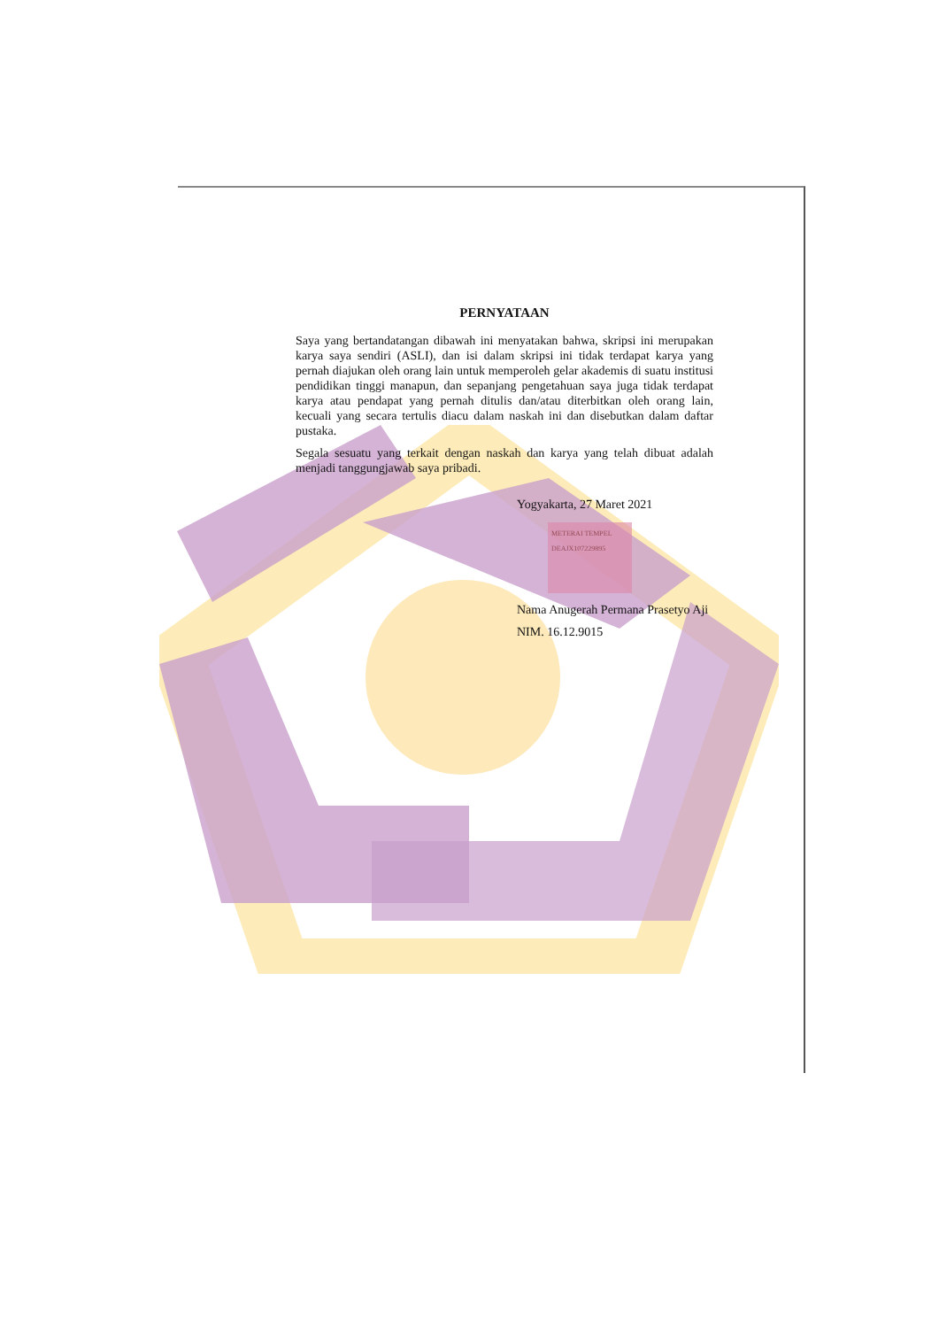PERNYATAAN
Saya yang bertandatangan dibawah ini menyatakan bahwa, skripsi ini merupakan karya saya sendiri (ASLI), dan isi dalam skripsi ini tidak terdapat karya yang pernah diajukan oleh orang lain untuk memperoleh gelar akademis di suatu institusi pendidikan tinggi manapun, dan sepanjang pengetahuan saya juga tidak terdapat karya atau pendapat yang pernah ditulis dan/atau diterbitkan oleh orang lain, kecuali yang secara tertulis diacu dalam naskah ini dan disebutkan dalam daftar pustaka.
Segala sesuatu yang terkait dengan naskah dan karya yang telah dibuat adalah menjadi tanggungjawab saya pribadi.
Yogyakarta, 27 Maret 2021
METERAI TEMPEL
DEAJX107229895
Nama Anugerah Permana Prasetyo Aji
NIM. 16.12.9015